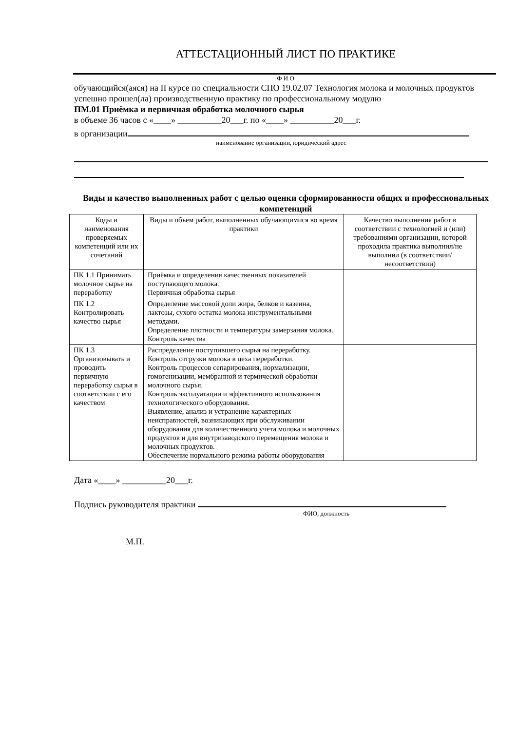АТТЕСТАЦИОННЫЙ ЛИСТ ПО ПРАКТИКЕ
Ф И О
обучающийся(аяся) на II курсе по специальности СПО 19.02.07 Технология молока и молочных продуктов
успешно прошел(ла) производственную практику по профессиональному модулю
ПМ.01 Приёмка и первичная обработка молочного сырья
в объеме 36 часов с «____» __________20___г. по «____» __________20___г.
в организации
наименование организации, юридический адрес
Виды и качество выполненных работ с целью оценки сформированности общих и профессиональных компетенций
| Коды и наименования проверяемых компетенций или их сочетаний | Виды и объем работ, выполненных обучающимися во время практики | Качество выполнения работ в соответствии с технологией и (или) требованиями организации, которой проходила практика выполнил/не выполнил (в соответствии/несоответствии) |
| ПК 1.1 Принимать молочное сырье на переработку | Приёмка и определения качественных показателей поступающего молока. Первичная обработка сырья | |
| ПК 1.2 Контролировать качество сырья | Определение массовой доли жира, белков и казеина, лактозы, сухого остатка молока инструментальными методами. Определение плотности и температуры замерзания молока. Контроль качества | |
| ПК 1.3 Организовывать и проводить первичную переработку сырья в соответствии с его качеством | Распределение поступившего сырья на переработку. Контроль отгрузки молока в цеха переработки. Контроль процессов сепарирования, нормализации, гомогенизации, мембранной и термической обработки молочного сырья. Контроль эксплуатации и эффективного использования технологического оборудования. Выявление, анализ и устранение характерных неисправностей, возникающих при обслуживании оборудования для количественного учета молока и молочных продуктов и для внутризаводского перемещения молока и молочных продуктов. Обеспечение нормального режима работы оборудования | |
Дата «____» __________20___г.
Подпись руководителя практики
ФИО, должность
М.П.